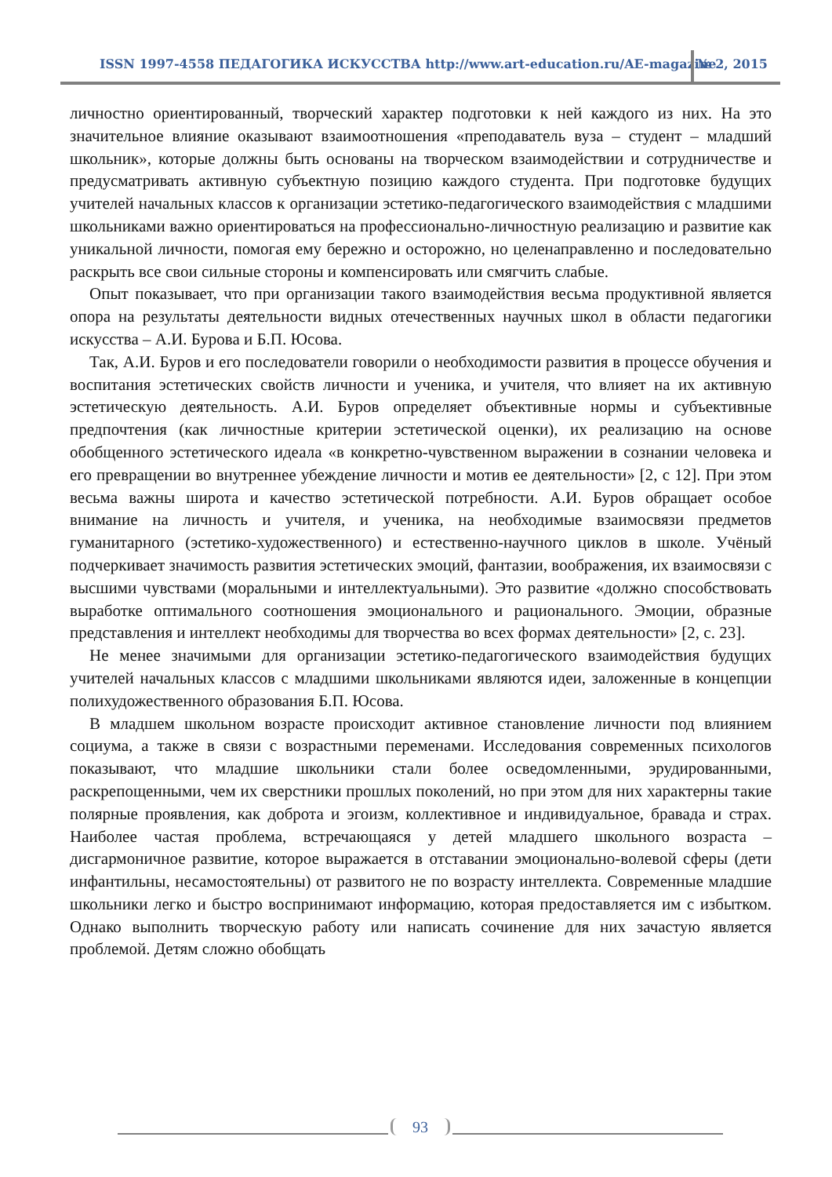ISSN 1997-4558 ПЕДАГОГИКА ИСКУССТВА http://www.art-education.ru/AE-magazine
№ 2, 2015
личностно ориентированный, творческий характер подготовки к ней каждого из них. На это значительное влияние оказывают взаимоотношения «преподаватель вуза – студент – младший школьник», которые должны быть основаны на творческом взаимодействии и сотрудничестве и предусматривать активную субъектную позицию каждого студента. При подготовке будущих учителей начальных классов к организации эстетико-педагогического взаимодействия с младшими школьниками важно ориентироваться на профессионально-личностную реализацию и развитие как уникальной личности, помогая ему бережно и осторожно, но целенаправленно и последовательно раскрыть все свои сильные стороны и компенсировать или смягчить слабые.
Опыт показывает, что при организации такого взаимодействия весьма продуктивной является опора на результаты деятельности видных отечественных научных школ в области педагогики искусства – А.И. Бурова и Б.П. Юсова.
Так, А.И. Буров и его последователи говорили о необходимости развития в процессе обучения и воспитания эстетических свойств личности и ученика, и учителя, что влияет на их активную эстетическую деятельность. А.И. Буров определяет объективные нормы и субъективные предпочтения (как личностные критерии эстетической оценки), их реализацию на основе обобщенного эстетического идеала «в конкретно-чувственном выражении в сознании человека и его превращении во внутреннее убеждение личности и мотив ее деятельности» [2, с 12]. При этом весьма важны широта и качество эстетической потребности. А.И. Буров обращает особое внимание на личность и учителя, и ученика, на необходимые взаимосвязи предметов гуманитарного (эстетико-художественного) и естественно-научного циклов в школе. Учёный подчеркивает значимость развития эстетических эмоций, фантазии, воображения, их взаимосвязи с высшими чувствами (моральными и интеллектуальными). Это развитие «должно способствовать выработке оптимального соотношения эмоционального и рационального. Эмоции, образные представления и интеллект необходимы для творчества во всех формах деятельности» [2, с. 23].
Не менее значимыми для организации эстетико-педагогического взаимодействия будущих учителей начальных классов с младшими школьниками являются идеи, заложенные в концепции полихудожественного образования Б.П. Юсова.
В младшем школьном возрасте происходит активное становление личности под влиянием социума, а также в связи с возрастными переменами. Исследования современных психологов показывают, что младшие школьники стали более осведомленными, эрудированными, раскрепощенными, чем их сверстники прошлых поколений, но при этом для них характерны такие полярные проявления, как доброта и эгоизм, коллективное и индивидуальное, бравада и страх. Наиболее частая проблема, встречающаяся у детей младшего школьного возраста – дисгармоничное развитие, которое выражается в отставании эмоционально-волевой сферы (дети инфантильны, несамостоятельны) от развитого не по возрасту интеллекта. Современные младшие школьники легко и быстро воспринимают информацию, которая предоставляется им с избытком. Однако выполнить творческую работу или написать сочинение для них зачастую является проблемой. Детям сложно обобщать
93